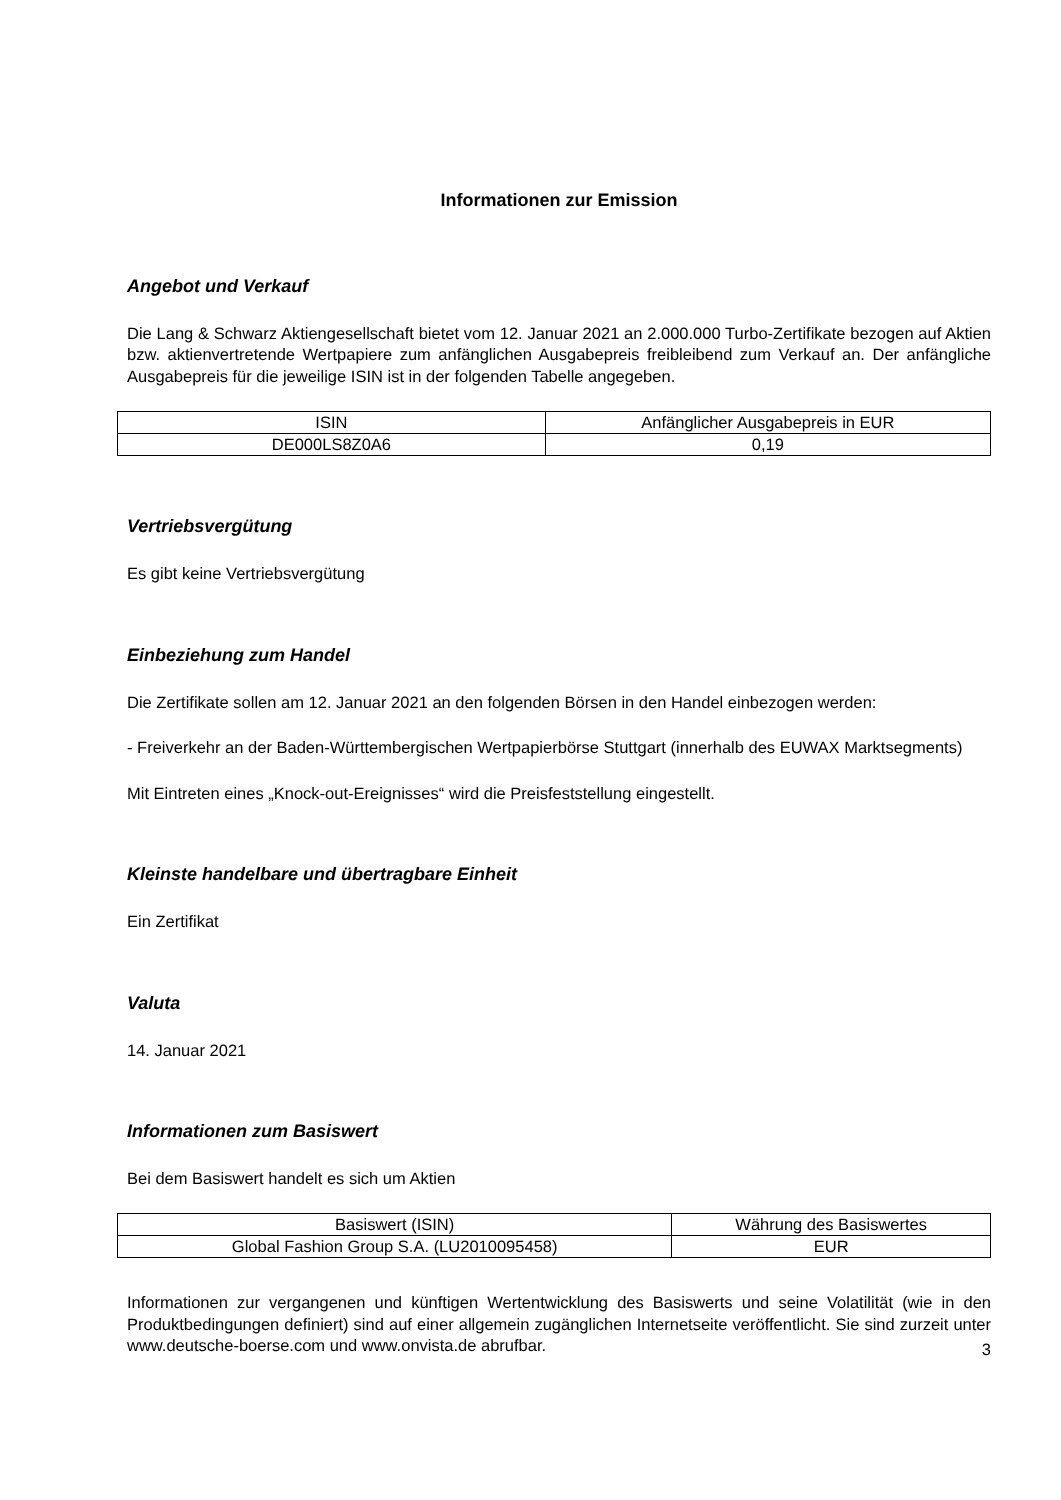Informationen zur Emission
Angebot und Verkauf
Die Lang & Schwarz Aktiengesellschaft bietet vom 12. Januar 2021 an 2.000.000 Turbo-Zertifikate bezogen auf Aktien bzw. aktienvertretende Wertpapiere zum anfänglichen Ausgabepreis freibleibend zum Verkauf an. Der anfängliche Ausgabepreis für die jeweilige ISIN ist in der folgenden Tabelle angegeben.
| ISIN | Anfänglicher Ausgabepreis in EUR |
| --- | --- |
| DE000LS8Z0A6 | 0,19 |
Vertriebsvergütung
Es gibt keine Vertriebsvergütung
Einbeziehung zum Handel
Die Zertifikate sollen am 12. Januar 2021 an den folgenden Börsen in den Handel einbezogen werden:
- Freiverkehr an der Baden-Württembergischen Wertpapierbörse Stuttgart (innerhalb des EUWAX Marktsegments)
Mit Eintreten eines „Knock-out-Ereignisses“ wird die Preisfeststellung eingestellt.
Kleinste handelbare und übertragbare Einheit
Ein Zertifikat
Valuta
14. Januar 2021
Informationen zum Basiswert
Bei dem Basiswert handelt es sich um Aktien
| Basiswert (ISIN) | Währung des Basiswertes |
| --- | --- |
| Global Fashion Group S.A. (LU2010095458) | EUR |
Informationen zur vergangenen und künftigen Wertentwicklung des Basiswerts und seine Volatilität (wie in den Produktbedingungen definiert) sind auf einer allgemein zugänglichen Internetseite veröffentlicht. Sie sind zurzeit unter www.deutsche-boerse.com und www.onvista.de abrufbar.
3